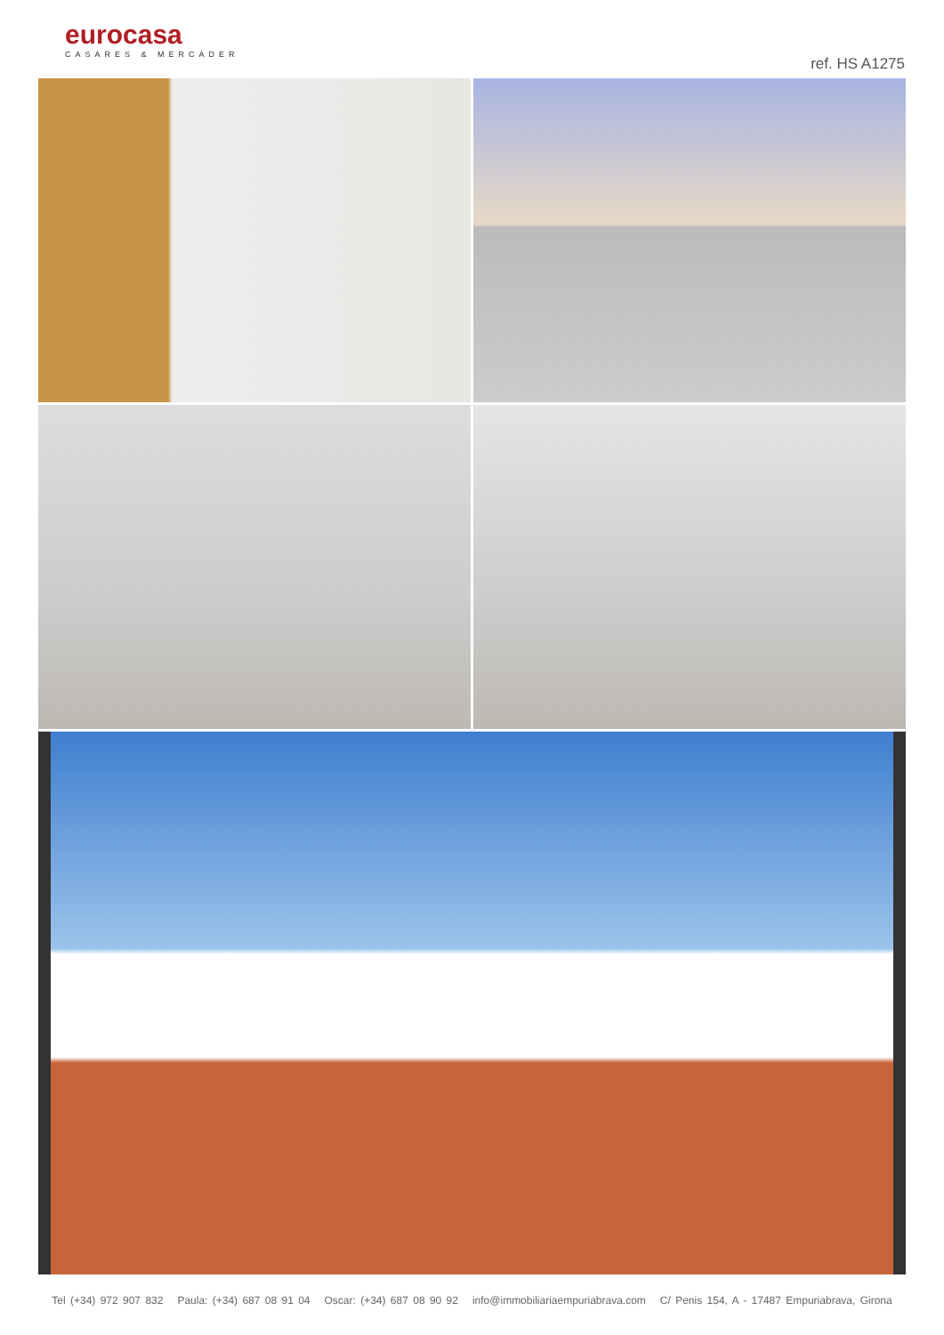eurocasa
CASARES & MERCADER
ref. HS A1275
Tel (+34) 972 907 832 Paula: (+34) 687 08 91 04 Oscar: (+34) 687 08 90 92 info@immobiliariaempuriabrava.com C/ Penis 154, A - 17487 Empuriabrava, Girona